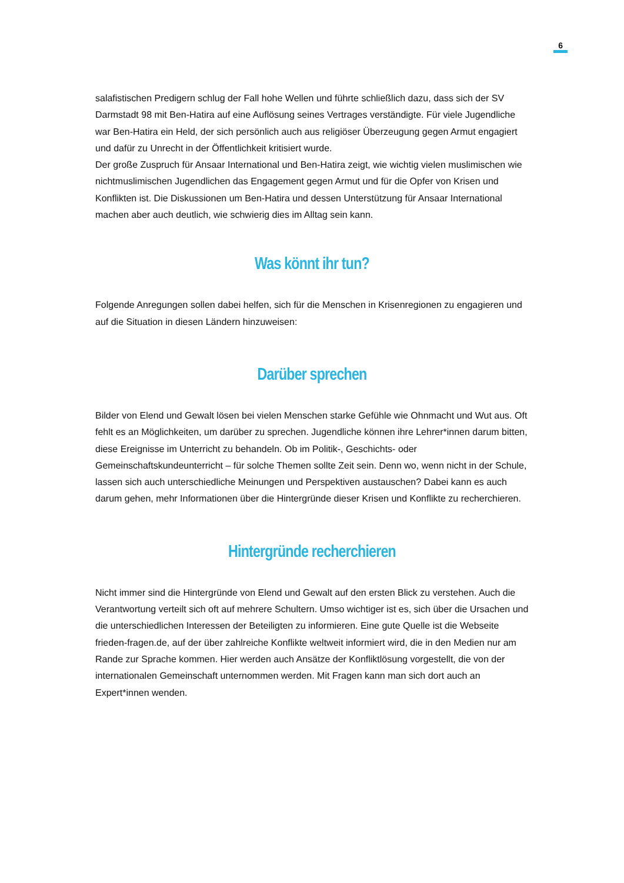6
salafistischen Predigern schlug der Fall hohe Wellen und führte schließlich dazu, dass sich der SV Darmstadt 98 mit Ben-Hatira auf eine Auflösung seines Vertrages verständigte. Für viele Jugendliche war Ben-Hatira ein Held, der sich persönlich auch aus religiöser Überzeugung gegen Armut engagiert und dafür zu Unrecht in der Öffentlichkeit kritisiert wurde.
Der große Zuspruch für Ansaar International und Ben-Hatira zeigt, wie wichtig vielen muslimischen wie nichtmuslimischen Jugendlichen das Engagement gegen Armut und für die Opfer von Krisen und Konflikten ist. Die Diskussionen um Ben-Hatira und dessen Unterstützung für Ansaar International machen aber auch deutlich, wie schwierig dies im Alltag sein kann.
Was könnt ihr tun?
Folgende Anregungen sollen dabei helfen, sich für die Menschen in Krisenregionen zu engagieren und auf die Situation in diesen Ländern hinzuweisen:
Darüber sprechen
Bilder von Elend und Gewalt lösen bei vielen Menschen starke Gefühle wie Ohnmacht und Wut aus. Oft fehlt es an Möglichkeiten, um darüber zu sprechen. Jugendliche können ihre Lehrer*innen darum bitten, diese Ereignisse im Unterricht zu behandeln. Ob im Politik-, Geschichts- oder Gemeinschaftskundeunterricht – für solche Themen sollte Zeit sein. Denn wo, wenn nicht in der Schule, lassen sich auch unterschiedliche Meinungen und Perspektiven austauschen? Dabei kann es auch darum gehen, mehr Informationen über die Hintergründe dieser Krisen und Konflikte zu recherchieren.
Hintergründe recherchieren
Nicht immer sind die Hintergründe von Elend und Gewalt auf den ersten Blick zu verstehen. Auch die Verantwortung verteilt sich oft auf mehrere Schultern. Umso wichtiger ist es, sich über die Ursachen und die unterschiedlichen Interessen der Beteiligten zu informieren. Eine gute Quelle ist die Webseite frieden-fragen.de, auf der über zahlreiche Konflikte weltweit informiert wird, die in den Medien nur am Rande zur Sprache kommen. Hier werden auch Ansätze der Konfliktlösung vorgestellt, die von der internationalen Gemeinschaft unternommen werden. Mit Fragen kann man sich dort auch an Expert*innen wenden.